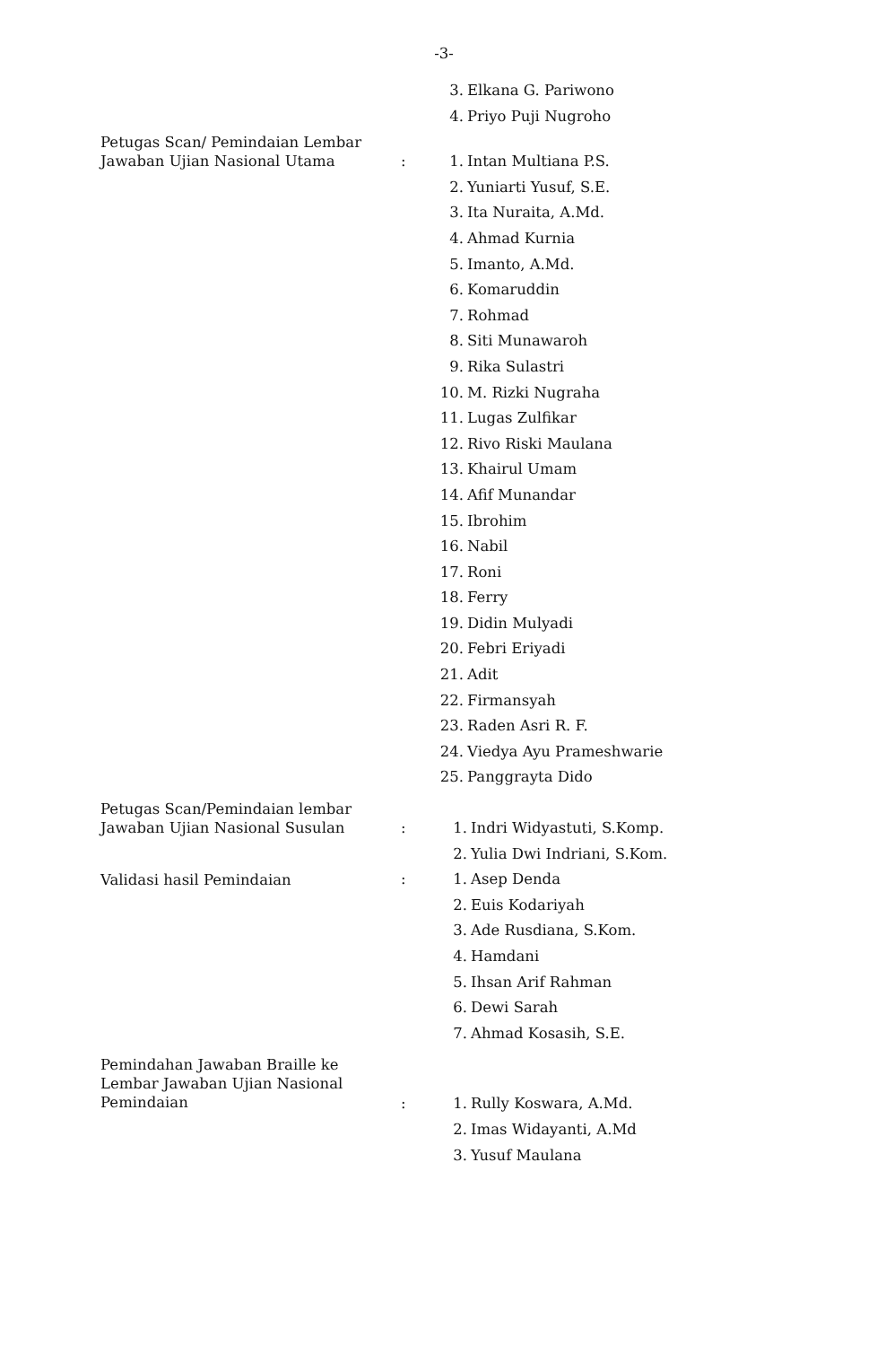-3-
3. Elkana G. Pariwono
4. Priyo Puji Nugroho
Petugas Scan/ Pemindaian Lembar
Jawaban Ujian Nasional Utama
:
1. Intan Multiana P.S.
2. Yuniarti Yusuf, S.E.
3. Ita Nuraita, A.Md.
4. Ahmad Kurnia
5. Imanto, A.Md.
6. Komaruddin
7. Rohmad
8. Siti Munawaroh
9. Rika Sulastri
10. M. Rizki Nugraha
11. Lugas Zulfikar
12. Rivo Riski Maulana
13. Khairul Umam
14. Afif Munandar
15. Ibrohim
16. Nabil
17. Roni
18. Ferry
19. Didin Mulyadi
20. Febri Eriyadi
21. Adit
22. Firmansyah
23. Raden Asri R. F.
24. Viedya Ayu Prameshwarie
25. Panggrayta Dido
Petugas Scan/Pemindaian lembar
Jawaban Ujian Nasional Susulan
:
1. Indri Widyastuti, S.Komp.
2. Yulia Dwi Indriani, S.Kom.
Validasi hasil Pemindaian
:
1. Asep Denda
2. Euis Kodariyah
3. Ade Rusdiana, S.Kom.
4. Hamdani
5. Ihsan Arif Rahman
6. Dewi Sarah
7. Ahmad Kosasih, S.E.
Pemindahan Jawaban Braille ke
Lembar Jawaban Ujian Nasional
Pemindaian
:
1. Rully Koswara, A.Md.
2. Imas Widayanti, A.Md
3. Yusuf Maulana